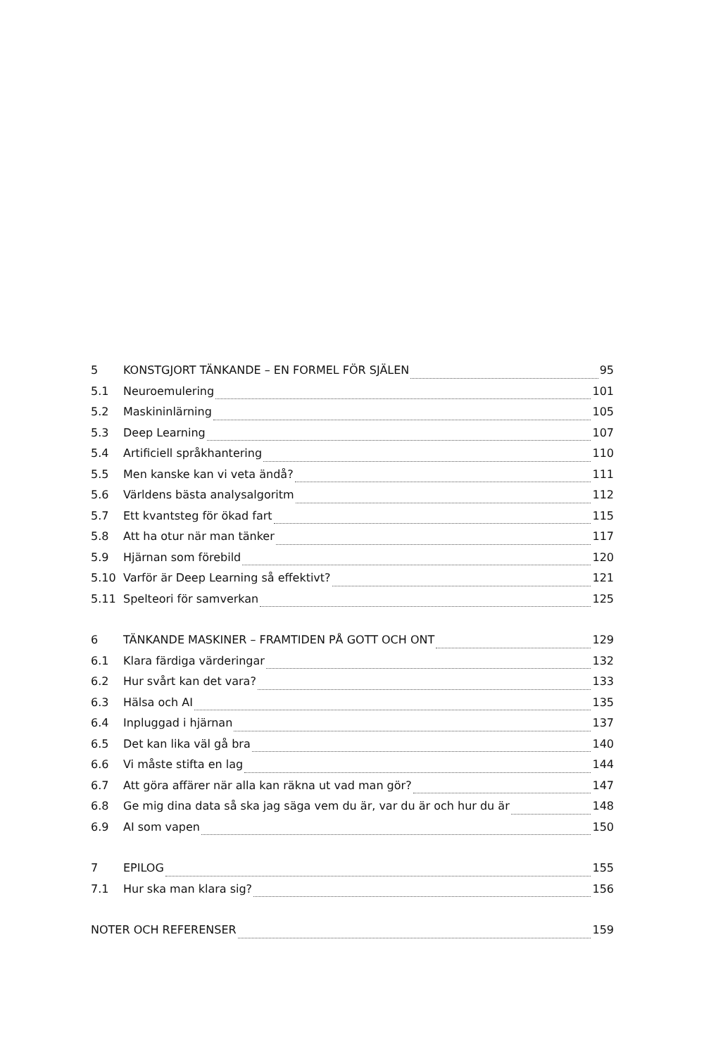5 KONSTGJORT TÄNKANDE – EN FORMEL FÖR SJÄLEN 95
5.1 Neuroemulering 101
5.2 Maskininlärning 105
5.3 Deep Learning 107
5.4 Artificiell språkhantering 110
5.5 Men kanske kan vi veta ändå? 111
5.6 Världens bästa analysalgoritm 112
5.7 Ett kvantsteg för ökad fart 115
5.8 Att ha otur när man tänker 117
5.9 Hjärnan som förebild 120
5.10 Varför är Deep Learning så effektivt? 121
5.11 Spelteori för samverkan 125
6 TÄNKANDE MASKINER – FRAMTIDEN PÅ GOTT OCH ONT 129
6.1 Klara färdiga värderingar 132
6.2 Hur svårt kan det vara? 133
6.3 Hälsa och AI 135
6.4 Inpluggad i hjärnan 137
6.5 Det kan lika väl gå bra 140
6.6 Vi måste stifta en lag 144
6.7 Att göra affärer när alla kan räkna ut vad man gör? 147
6.8 Ge mig dina data så ska jag säga vem du är, var du är och hur du är 148
6.9 AI som vapen 150
7 EPILOG 155
7.1 Hur ska man klara sig? 156
NOTER OCH REFERENSER 159